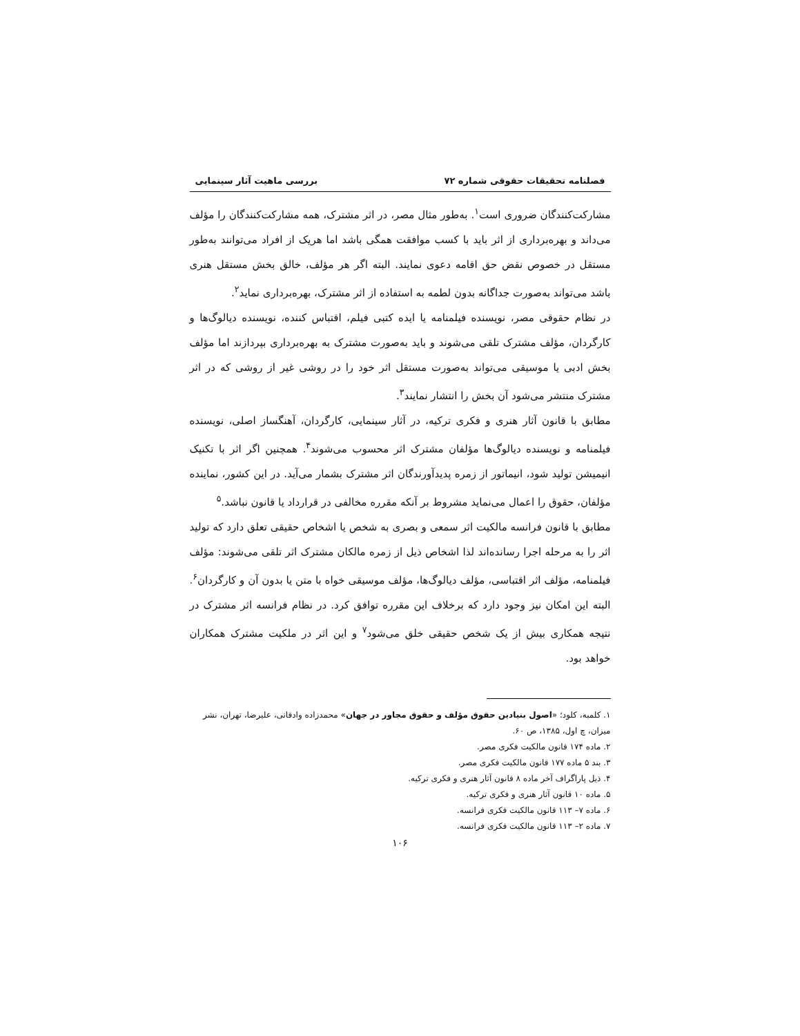فصلنامه تحقیقات حقوقی شماره ۷۲ بررسی ماهیت آثار سینمایی
مشارکت‌کنندگان ضروری است<sup>۱</sup>. به‌طور مثال مصر، در اثر مشترک، همه مشارکت‌کنندگان را مؤلف می‌داند و بهره‌برداری از اثر باید با کسب موافقت همگی باشد اما هریک از افراد می‌توانند به‌طور مستقل در خصوص نقض حق اقامه دعوی نمایند. البته اگر هر مؤلف، خالق بخش مستقل هنری باشد می‌تواند به‌صورت جداگانه بدون لطمه به استفاده از اثر مشترک، بهره‌برداری نماید<sup>۲</sup>.
در نظام حقوقی مصر، نویسنده فیلمنامه یا ایده کتبی فیلم، اقتباس کننده، نویسنده دیالوگ‌ها و کارگردان، مؤلف مشترک تلقی می‌شوند و باید به‌صورت مشترک به بهره‌برداری بپردازند اما مؤلف بخش ادبی یا موسیقی می‌تواند به‌صورت مستقل اثر خود را در روشی غیر از روشی که در اثر مشترک منتشر می‌شود آن بخش را انتشار نمایند<sup>۳</sup>.
مطابق با قانون آثار هنری و فکری ترکیه، در آثار سینمایی، کارگردان، آهنگساز اصلی، نویسنده فیلمنامه و نویسنده دیالوگ‌ها مؤلفان مشترک اثر محسوب می‌شوند<sup>۴</sup>. همچنین اگر اثر با تکنیک انیمیشن تولید شود، انیماتور از زمره پدیدآورندگان اثر مشترک بشمار می‌آید. در این کشور، نماینده مؤلفان، حقوق را اعمال می‌نماید مشروط بر آنکه مقرره مخالفی در قرارداد یا قانون نباشد.<sup>۵</sup>
مطابق با قانون فرانسه مالکیت اثر سمعی و بصری به شخص یا اشخاص حقیقی تعلق دارد که تولید اثر را به مرحله اجرا رسانده‌اند لذا اشخاص ذیل از زمره مالکان مشترک اثر تلقی می‌شوند: مؤلف فیلمنامه، مؤلف اثر اقتباسی، مؤلف دیالوگ‌ها، مؤلف موسیقی خواه با متن یا بدون آن و کارگردان<sup>۶</sup>. البته این امکان نیز وجود دارد که برخلاف این مقرره توافق کرد. در نظام فرانسه اثر مشترک در نتیجه همکاری بیش از یک شخص حقیقی خلق می‌شود<sup>۷</sup> و این اثر در ملکیت مشترک همکاران خواهد بود.
۱. کلمبه، کلود؛ «اصول بنیادین حقوق مؤلف و حقوق مجاور در جهان» محمدزاده وادقانی، علیرضا، تهران، نشر میزان، چ اول، ۱۳۸۵، ص ۶۰.
۲. ماده ۱۷۴ قانون مالکیت فکری مصر.
۳. بند ۵ ماده ۱۷۷ قانون مالکیت فکری مصر.
۴. ذیل پاراگراف آخر ماده ۸ قانون آثار هنری و فکری ترکیه.
۵. ماده ۱۰ قانون آثار هنری و فکری ترکیه.
۶. ماده ۷– ۱۱۳ قانون مالکیت فکری فرانسه.
۷. ماده ۲– ۱۱۳ قانون مالکیت فکری فرانسه.
۱۰۶